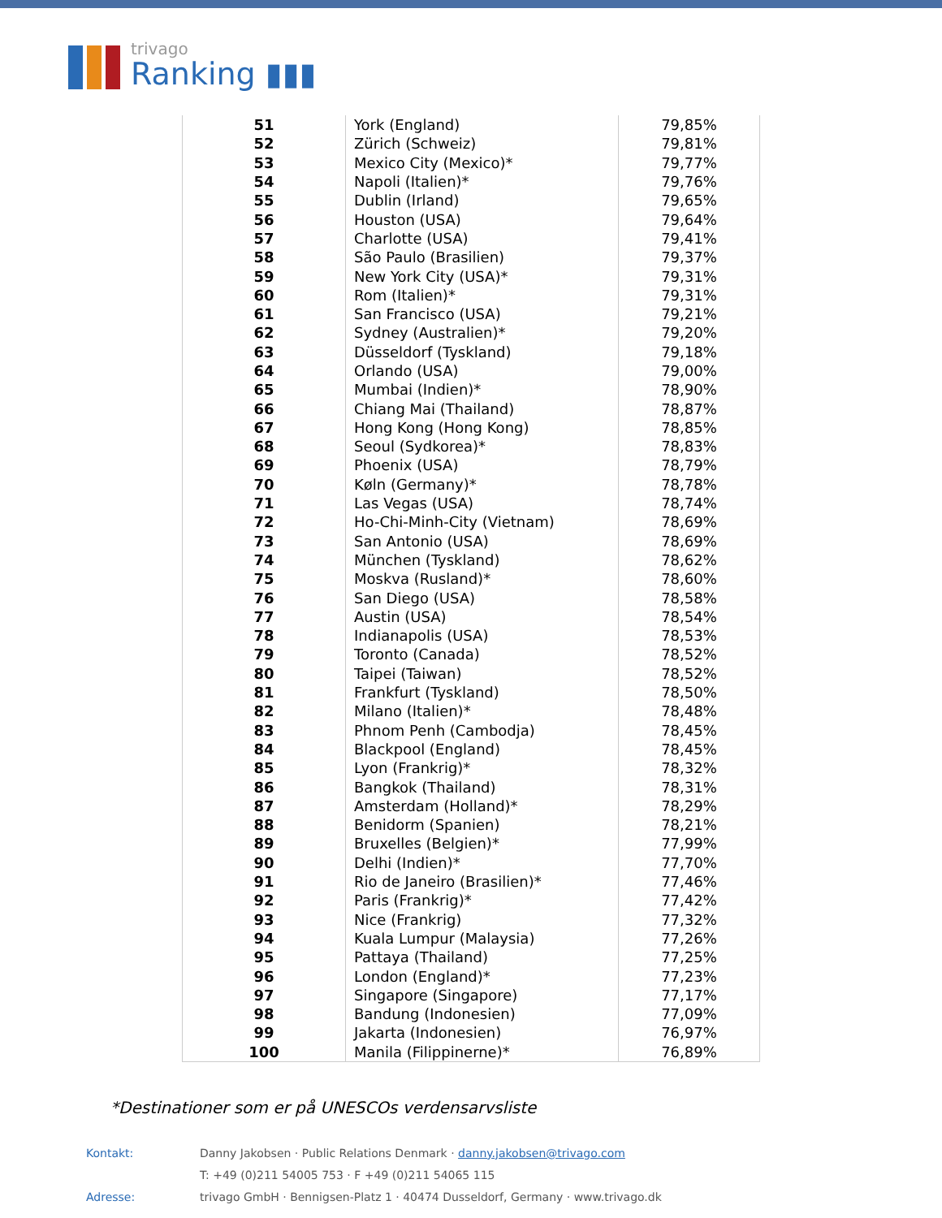trivago
Ranking ▮▮▮
| 51 | York (England) | 79,85% |
| 52 | Zürich (Schweiz) | 79,81% |
| 53 | Mexico City (Mexico)* | 79,77% |
| 54 | Napoli (Italien)* | 79,76% |
| 55 | Dublin (Irland) | 79,65% |
| 56 | Houston (USA) | 79,64% |
| 57 | Charlotte (USA) | 79,41% |
| 58 | São Paulo (Brasilien) | 79,37% |
| 59 | New York City (USA)* | 79,31% |
| 60 | Rom (Italien)* | 79,31% |
| 61 | San Francisco (USA) | 79,21% |
| 62 | Sydney (Australien)* | 79,20% |
| 63 | Düsseldorf (Tyskland) | 79,18% |
| 64 | Orlando (USA) | 79,00% |
| 65 | Mumbai (Indien)* | 78,90% |
| 66 | Chiang Mai (Thailand) | 78,87% |
| 67 | Hong Kong (Hong Kong) | 78,85% |
| 68 | Seoul (Sydkorea)* | 78,83% |
| 69 | Phoenix (USA) | 78,79% |
| 70 | Køln (Germany)* | 78,78% |
| 71 | Las Vegas (USA) | 78,74% |
| 72 | Ho-Chi-Minh-City (Vietnam) | 78,69% |
| 73 | San Antonio (USA) | 78,69% |
| 74 | München (Tyskland) | 78,62% |
| 75 | Moskva (Rusland)* | 78,60% |
| 76 | San Diego (USA) | 78,58% |
| 77 | Austin (USA) | 78,54% |
| 78 | Indianapolis (USA) | 78,53% |
| 79 | Toronto (Canada) | 78,52% |
| 80 | Taipei (Taiwan) | 78,52% |
| 81 | Frankfurt (Tyskland) | 78,50% |
| 82 | Milano (Italien)* | 78,48% |
| 83 | Phnom Penh (Cambodja) | 78,45% |
| 84 | Blackpool (England) | 78,45% |
| 85 | Lyon (Frankrig)* | 78,32% |
| 86 | Bangkok (Thailand) | 78,31% |
| 87 | Amsterdam (Holland)* | 78,29% |
| 88 | Benidorm (Spanien) | 78,21% |
| 89 | Bruxelles (Belgien)* | 77,99% |
| 90 | Delhi (Indien)* | 77,70% |
| 91 | Rio de Janeiro (Brasilien)* | 77,46% |
| 92 | Paris (Frankrig)* | 77,42% |
| 93 | Nice (Frankrig) | 77,32% |
| 94 | Kuala Lumpur (Malaysia) | 77,26% |
| 95 | Pattaya (Thailand) | 77,25% |
| 96 | London (England)* | 77,23% |
| 97 | Singapore (Singapore) | 77,17% |
| 98 | Bandung (Indonesien) | 77,09% |
| 99 | Jakarta (Indonesien) | 76,97% |
| 100 | Manila (Filippinerne)* | 76,89% |
*Destinationer som er på UNESCOs verdensarvsliste
Kontakt: Danny Jakobsen · Public Relations Denmark · danny.jakobsen@trivago.com
T: +49 (0)211 54005 753 · F +49 (0)211 54065 115
Adresse: trivago GmbH · Bennigsen-Platz 1 · 40474 Dusseldorf, Germany · www.trivago.dk